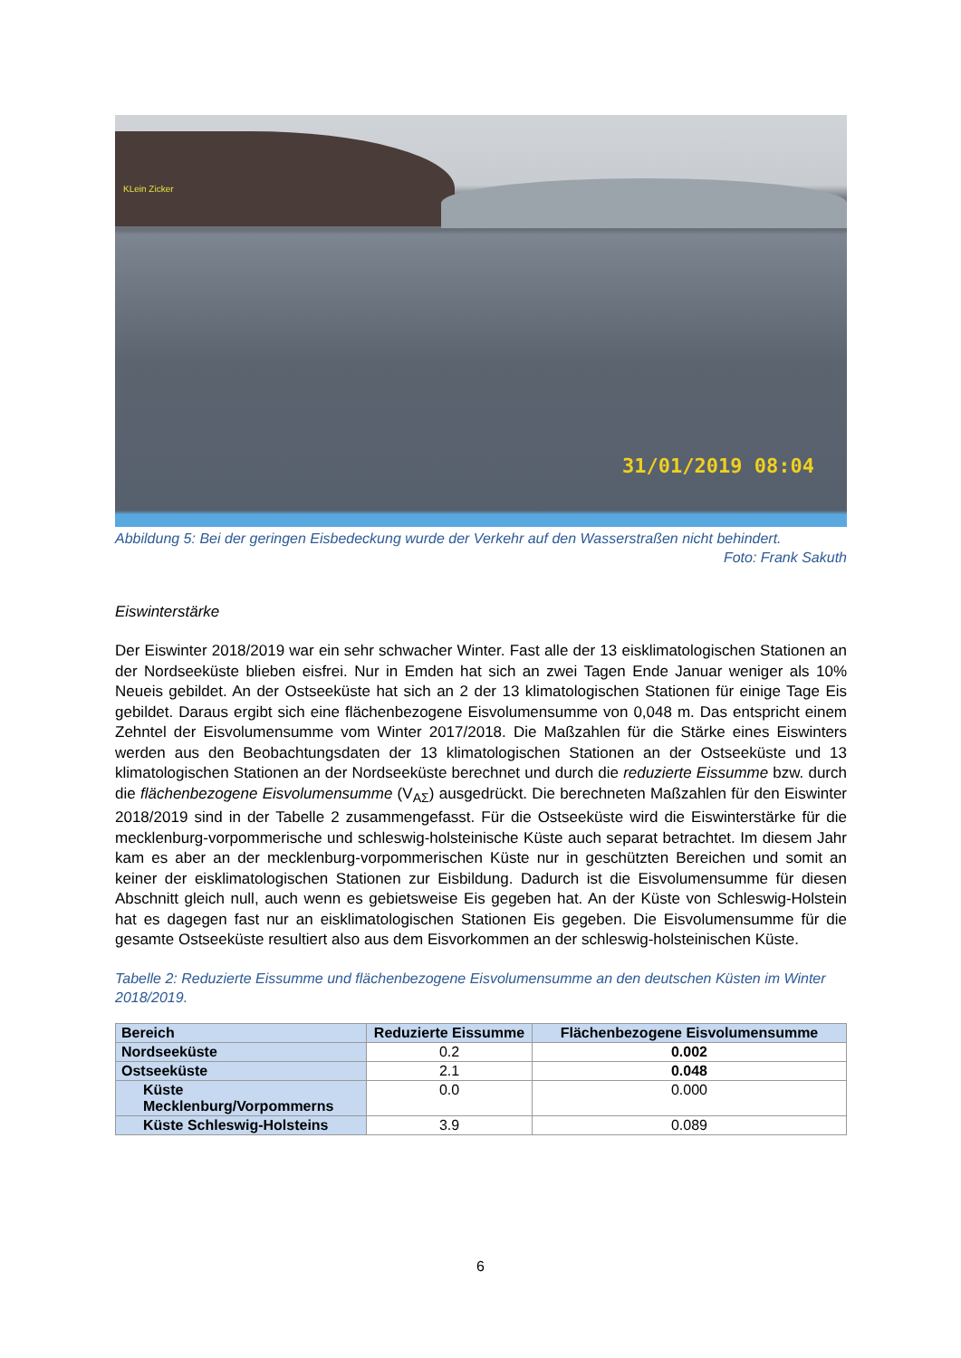KLein Zicker
31/01/2019 08:04
Abbildung 5: Bei der geringen Eisbedeckung wurde der Verkehr auf den Wasserstraßen nicht behindert.
Foto: Frank Sakuth
Eiswinterstärke
Der Eiswinter 2018/2019 war ein sehr schwacher Winter. Fast alle der 13 eisklimatologischen Stationen an der Nordseeküste blieben eisfrei. Nur in Emden hat sich an zwei Tagen Ende Januar weniger als 10% Neueis gebildet. An der Ostseeküste hat sich an 2 der 13 klimatologischen Stationen für einige Tage Eis gebildet. Daraus ergibt sich eine flächenbezogene Eisvolumensumme von 0,048 m. Das entspricht einem Zehntel der Eisvolumensumme vom Winter 2017/2018. Die Maßzahlen für die Stärke eines Eiswinters werden aus den Beobachtungsdaten der 13 klimatologischen Stationen an der Ostseeküste und 13 klimatologischen Stationen an der Nordseeküste berechnet und durch die reduzierte Eissumme bzw. durch die flächenbezogene Eisvolumensumme (V<sub>AΣ</sub>) ausgedrückt. Die berechneten Maßzahlen für den Eiswinter 2018/2019 sind in der Tabelle 2 zusammengefasst. Für die Ostseeküste wird die Eiswinterstärke für die mecklenburg-vorpommerische und schleswig-holsteinische Küste auch separat betrachtet. Im diesem Jahr kam es aber an der mecklenburg-vorpommerischen Küste nur in geschützten Bereichen und somit an keiner der eisklimatologischen Stationen zur Eisbildung. Dadurch ist die Eisvolumensumme für diesen Abschnitt gleich null, auch wenn es gebietsweise Eis gegeben hat. An der Küste von Schleswig-Holstein hat es dagegen fast nur an eisklimatologischen Stationen Eis gegeben. Die Eisvolumensumme für die gesamte Ostseeküste resultiert also aus dem Eisvorkommen an der schleswig-holsteinischen Küste.
Tabelle 2: Reduzierte Eissumme und flächenbezogene Eisvolumensumme an den deutschen Küsten im Winter 2018/2019.
| Bereich | Reduzierte Eissumme | Flächenbezogene Eisvolumensumme |
| --- | --- | --- |
| Nordseeküste | 0.2 | 0.002 |
| Ostseeküste | 2.1 | 0.048 |
| Küste Mecklenburg/Vorpommerns | 0.0 | 0.000 |
| Küste Schleswig-Holsteins | 3.9 | 0.089 |
6